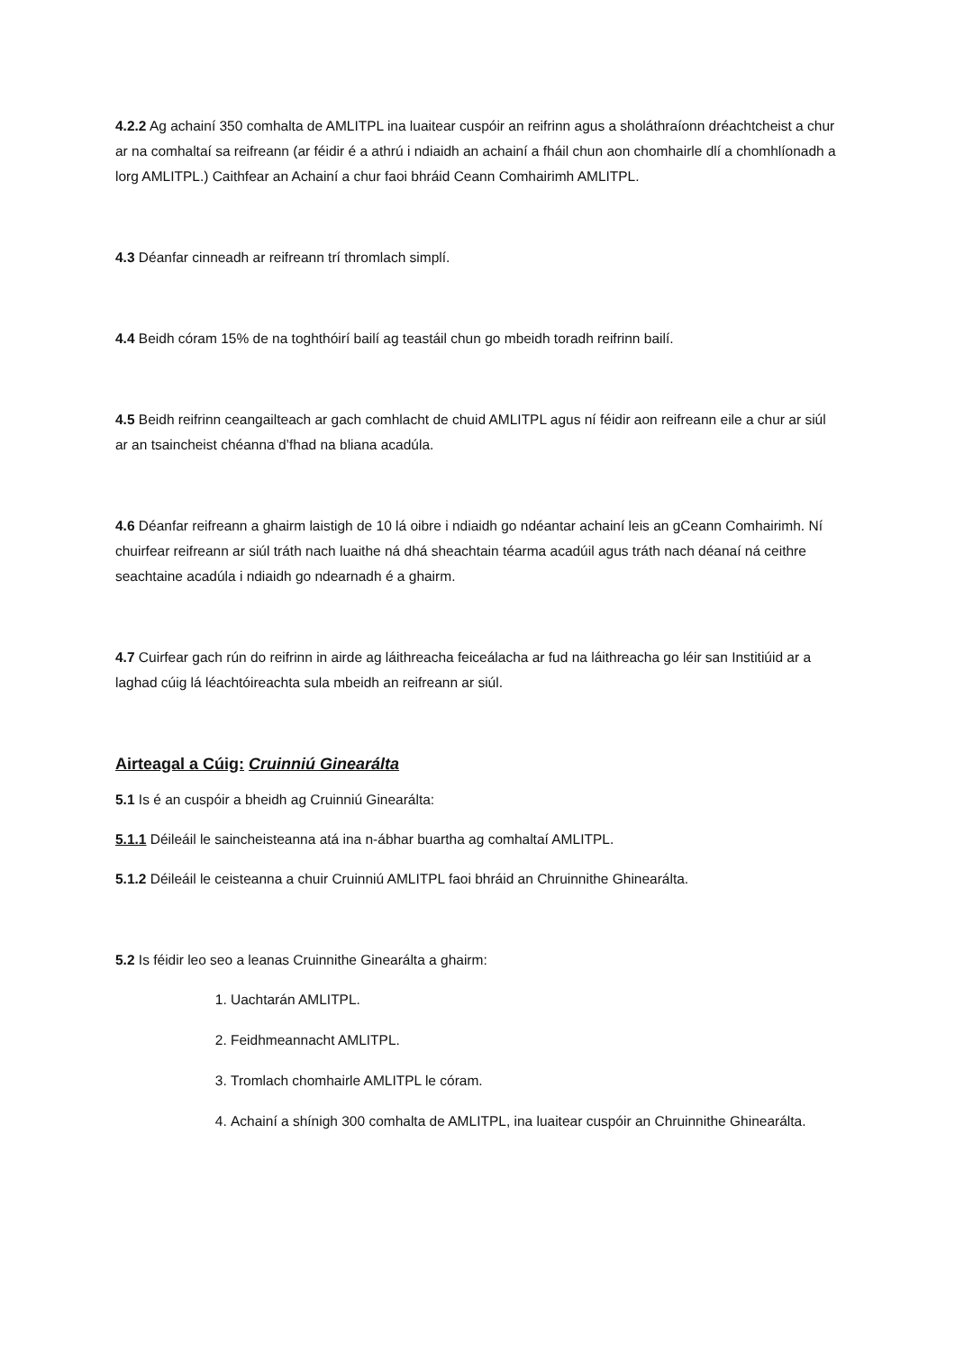4.2.2 Ag achainí 350 comhalta de AMLITPL ina luaitear cuspóir an reifrinn agus a sholáthraíonn dréachtcheist a chur ar na comhaltaí sa reifreann (ar féidir é a athrú i ndiaidh an achainí a fháil chun aon chomhairle dlí a chomhlíonadh a lorg AMLITPL.) Caithfear an Achainí a chur faoi bhráid Ceann Comhairimh AMLITPL.
4.3 Déanfar cinneadh ar reifreann trí thromlach simplí.
4.4 Beidh córam 15% de na toghthóirí bailí ag teastáil chun go mbeidh toradh reifrinn bailí.
4.5 Beidh reifrinn ceangailteach ar gach comhlacht de chuid AMLITPL agus ní féidir aon reifreann eile a chur ar siúl ar an tsaincheist chéanna d’fhad na bliana acadúla.
4.6 Déanfar reifreann a ghairm laistigh de 10 lá oibre i ndiaidh go ndéantar achainí leis an gCeann Comhairimh. Ní chuirfear reifreann ar siúl tráth nach luaithe ná dhá sheachtain téarma acadúil agus tráth nach déanaí ná ceithre seachtaine acadúla i ndiaidh go ndearnadh é a ghairm.
4.7 Cuirfear gach rún do reifrinn in airde ag láithreacha feiceálacha ar fud na láithreacha go léir san Institiúid ar a laghad cúig lá léachtóireachta sula mbeidh an reifreann ar siúl.
Airteagal a Cúig: Cruinniú Ginearálta
5.1 Is é an cuspóir a bheidh ag Cruinniú Ginearálta:
5.1.1 Déileáil le saincheisteanna atá ina n-ábhar buartha ag comhaltaí AMLITPL.
5.1.2 Déileáil le ceisteanna a chuir Cruinniú AMLITPL faoi bhráid an Chruinnithe Ghinearálta.
5.2 Is féidir leo seo a leanas Cruinnithe Ginearálta a ghairm:
1. Uachtarán AMLITPL.
2. Feidhmeannacht AMLITPL.
3. Tromlach chomhairle AMLITPL le córam.
4. Achainí a shínigh 300 comhalta de AMLITPL, ina luaitear cuspóir an Chruinnithe Ghinearálta.